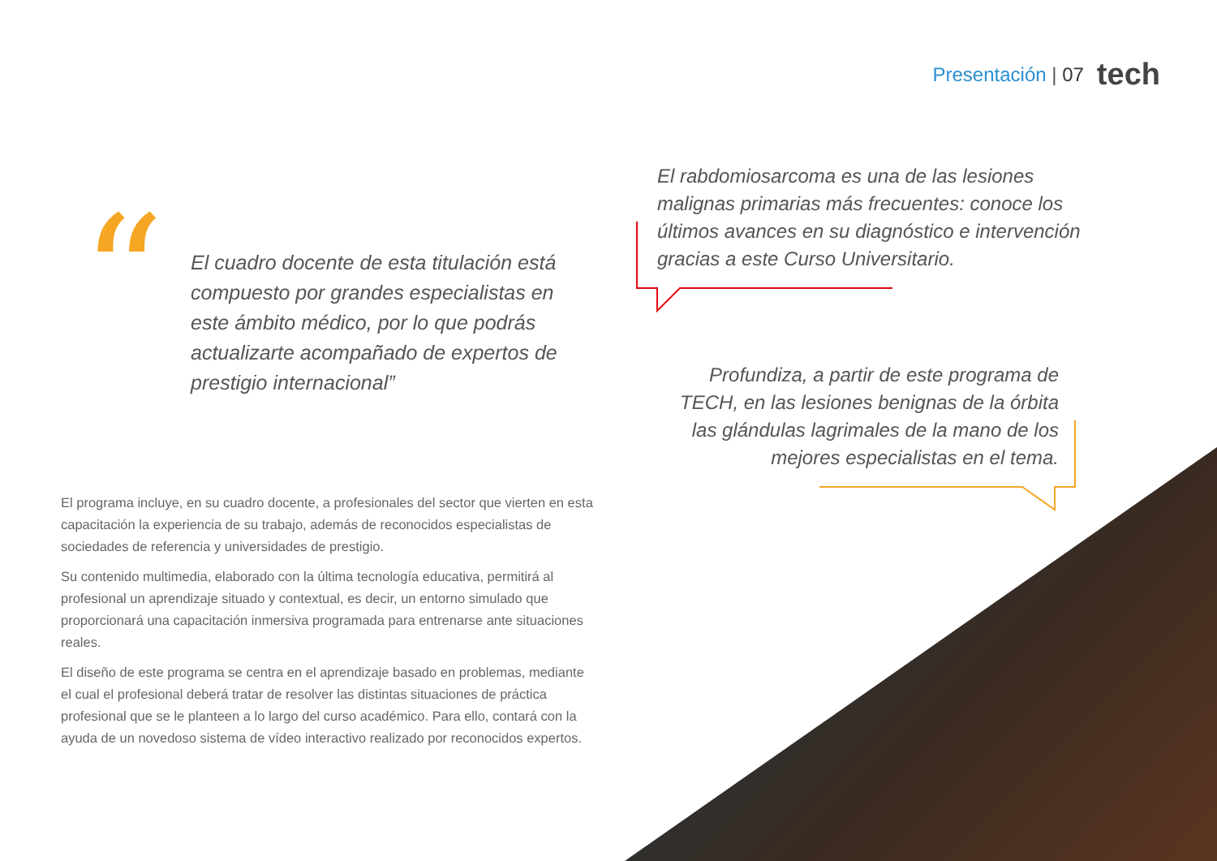Presentación | 07 tech
“
El cuadro docente de esta titulación está compuesto por grandes especialistas en este ámbito médico, por lo que podrás actualizarte acompañado de expertos de prestigio internacional”
El rabdomiosarcoma es una de las lesiones malignas primarias más frecuentes: conoce los últimos avances en su diagnóstico e intervención gracias a este Curso Universitario.
Profundiza, a partir de este programa de TECH, en las lesiones benignas de la órbita las glándulas lagrimales de la mano de los mejores especialistas en el tema.
El programa incluye, en su cuadro docente, a profesionales del sector que vierten en esta capacitación la experiencia de su trabajo, además de reconocidos especialistas de sociedades de referencia y universidades de prestigio.
Su contenido multimedia, elaborado con la última tecnología educativa, permitirá al profesional un aprendizaje situado y contextual, es decir, un entorno simulado que proporcionará una capacitación inmersiva programada para entrenarse ante situaciones reales.
El diseño de este programa se centra en el aprendizaje basado en problemas, mediante el cual el profesional deberá tratar de resolver las distintas situaciones de práctica profesional que se le planteen a lo largo del curso académico. Para ello, contará con la ayuda de un novedoso sistema de vídeo interactivo realizado por reconocidos expertos.